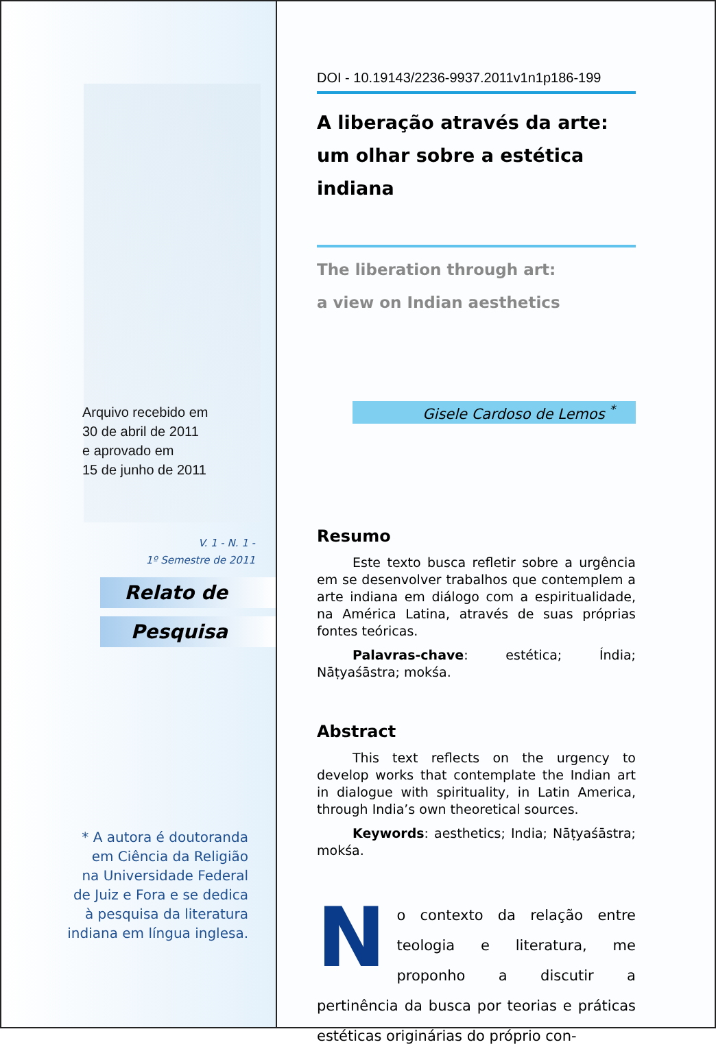Arquivo recebido em
30 de abril de 2011
e aprovado em
15 de junho de 2011
V. 1 - N. 1 -
1º Semestre de 2011
Relato de
Pesquisa
* A autora é doutoranda
em Ciência da Religião
na Universidade Federal
de Juiz e Fora e se dedica
à pesquisa da literatura
indiana em língua inglesa.
DOI - 10.19143/2236-9937.2011v1n1p186-199
A liberação através da arte:
um olhar sobre a estética indiana
The liberation through art:
a view on Indian aesthetics
Gisele Cardoso de Lemos <sup>*</sup>
Resumo
Este texto busca refletir sobre a urgência em se desenvolver trabalhos que contemplem a arte indiana em diálogo com a espiritualidade, na América Latina, através de suas próprias fontes teóricas.
Palavras-chave: estética; Índia; Nāṭyaśāstra; mokśa.
Abstract
This text reflects on the urgency to develop works that contemplate the Indian art in dialogue with spirituality, in Latin America, through India’s own theoretical sources.
Keywords: aesthetics; India; Nāṭyaśāstra; mokśa.
No contexto da relação entre teologia e literatura, me proponho a discutir a pertinência da busca por teorias e práticas estéticas originárias do próprio con-